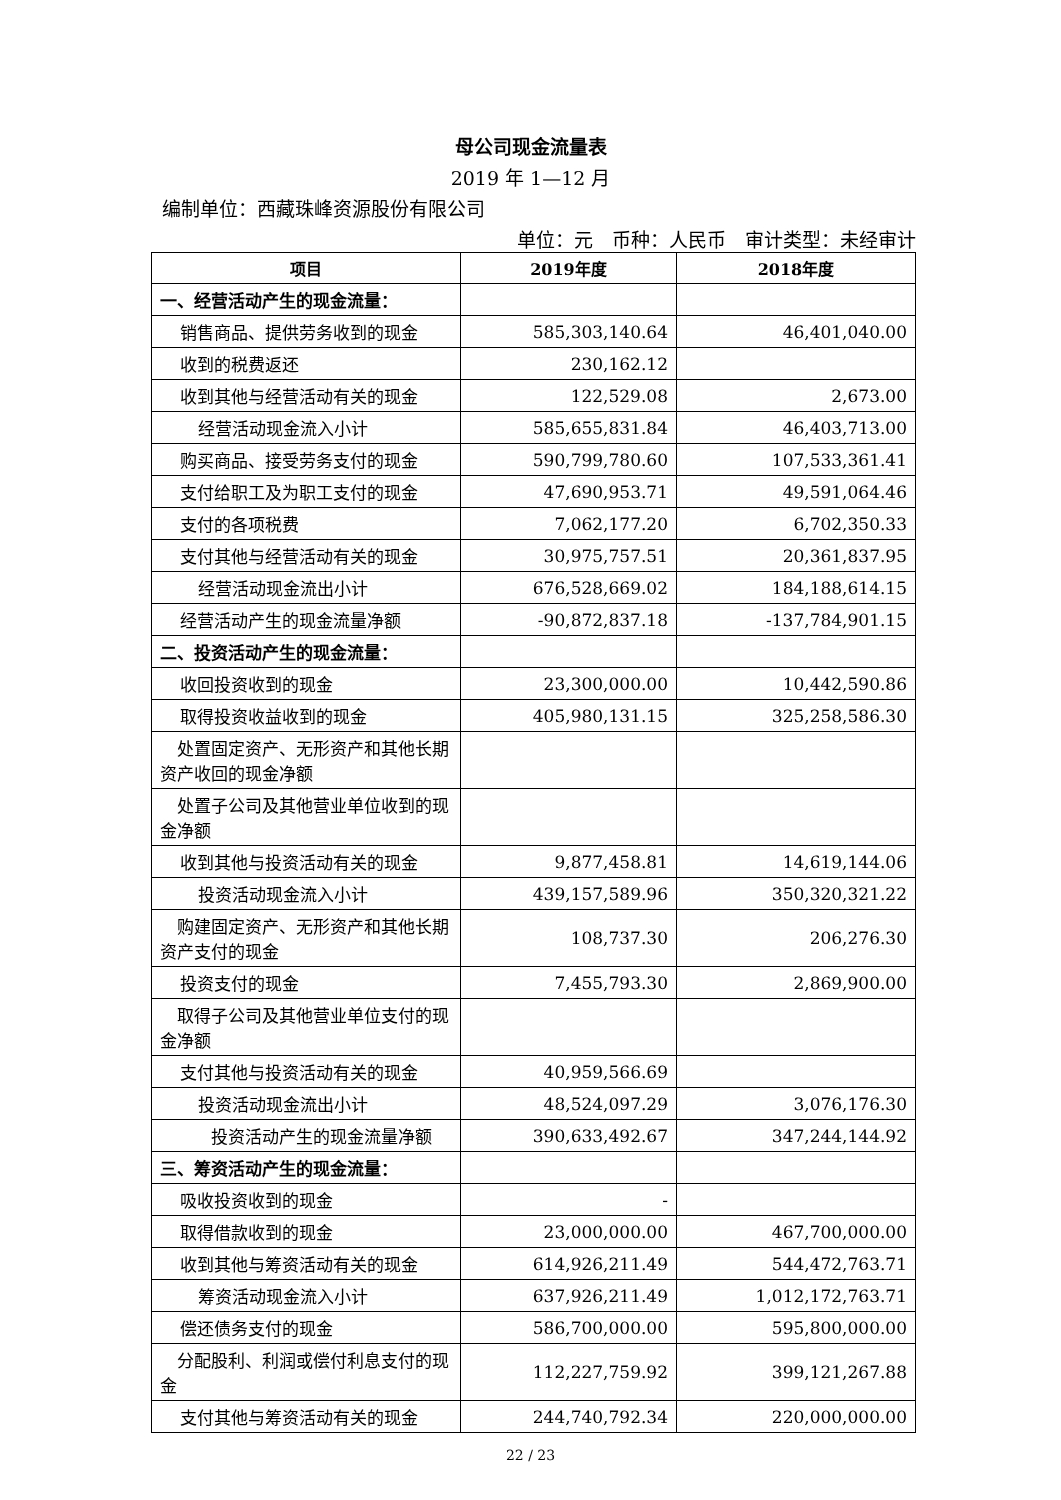母公司现金流量表
2019 年 1—12 月
编制单位：西藏珠峰资源股份有限公司
单位：元　币种：人民币　审计类型：未经审计
| 项目 | 2019年度 | 2018年度 |
| --- | --- | --- |
| 一、经营活动产生的现金流量： | | |
| 销售商品、提供劳务收到的现金 | 585,303,140.64 | 46,401,040.00 |
| 收到的税费返还 | 230,162.12 | |
| 收到其他与经营活动有关的现金 | 122,529.08 | 2,673.00 |
| 经营活动现金流入小计 | 585,655,831.84 | 46,403,713.00 |
| 购买商品、接受劳务支付的现金 | 590,799,780.60 | 107,533,361.41 |
| 支付给职工及为职工支付的现金 | 47,690,953.71 | 49,591,064.46 |
| 支付的各项税费 | 7,062,177.20 | 6,702,350.33 |
| 支付其他与经营活动有关的现金 | 30,975,757.51 | 20,361,837.95 |
| 经营活动现金流出小计 | 676,528,669.02 | 184,188,614.15 |
| 经营活动产生的现金流量净额 | -90,872,837.18 | -137,784,901.15 |
| 二、投资活动产生的现金流量： | | |
| 收回投资收到的现金 | 23,300,000.00 | 10,442,590.86 |
| 取得投资收益收到的现金 | 405,980,131.15 | 325,258,586.30 |
| 处置固定资产、无形资产和其他长期资产收回的现金净额 | | |
| 处置子公司及其他营业单位收到的现金净额 | | |
| 收到其他与投资活动有关的现金 | 9,877,458.81 | 14,619,144.06 |
| 投资活动现金流入小计 | 439,157,589.96 | 350,320,321.22 |
| 购建固定资产、无形资产和其他长期资产支付的现金 | 108,737.30 | 206,276.30 |
| 投资支付的现金 | 7,455,793.30 | 2,869,900.00 |
| 取得子公司及其他营业单位支付的现金净额 | | |
| 支付其他与投资活动有关的现金 | 40,959,566.69 | |
| 投资活动现金流出小计 | 48,524,097.29 | 3,076,176.30 |
| 投资活动产生的现金流量净额 | 390,633,492.67 | 347,244,144.92 |
| 三、筹资活动产生的现金流量： | | |
| 吸收投资收到的现金 | - | |
| 取得借款收到的现金 | 23,000,000.00 | 467,700,000.00 |
| 收到其他与筹资活动有关的现金 | 614,926,211.49 | 544,472,763.71 |
| 筹资活动现金流入小计 | 637,926,211.49 | 1,012,172,763.71 |
| 偿还债务支付的现金 | 586,700,000.00 | 595,800,000.00 |
| 分配股利、利润或偿付利息支付的现金 | 112,227,759.92 | 399,121,267.88 |
| 支付其他与筹资活动有关的现金 | 244,740,792.34 | 220,000,000.00 |
22 / 23